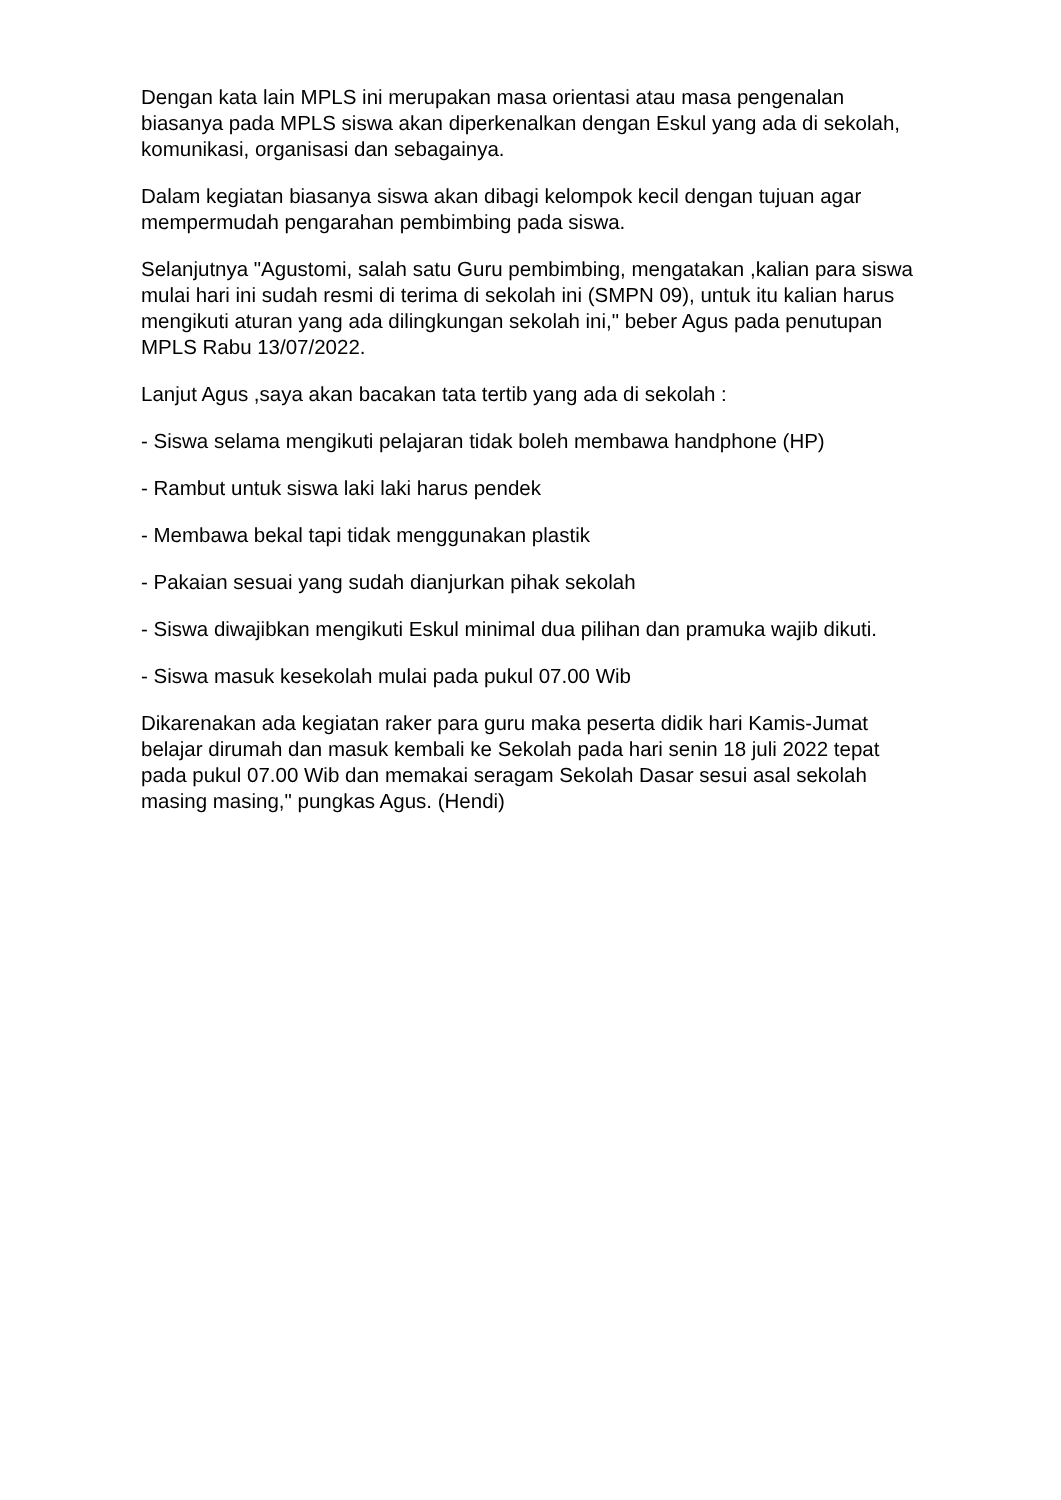Dengan kata lain MPLS ini merupakan masa orientasi atau masa pengenalan biasanya pada MPLS siswa akan diperkenalkan dengan Eskul yang ada di sekolah, komunikasi, organisasi dan sebagainya.
Dalam kegiatan biasanya siswa akan dibagi kelompok kecil dengan tujuan agar mempermudah pengarahan pembimbing pada siswa.
Selanjutnya "Agustomi, salah satu Guru pembimbing, mengatakan ,kalian para siswa mulai hari ini sudah resmi di terima di sekolah ini (SMPN 09), untuk itu kalian harus mengikuti aturan yang ada dilingkungan sekolah ini," beber Agus pada penutupan MPLS Rabu 13/07/2022.
Lanjut Agus ,saya akan bacakan tata tertib yang ada di sekolah :
- Siswa selama mengikuti pelajaran tidak boleh membawa handphone (HP)
- Rambut untuk siswa laki laki harus pendek
- Membawa bekal tapi tidak menggunakan plastik
- Pakaian sesuai yang sudah dianjurkan pihak sekolah
- Siswa diwajibkan mengikuti Eskul minimal dua pilihan dan pramuka wajib dikuti.
- Siswa masuk kesekolah mulai pada pukul 07.00 Wib
Dikarenakan ada kegiatan raker para guru maka peserta didik hari Kamis-Jumat belajar dirumah dan masuk kembali ke Sekolah pada hari senin 18 juli 2022 tepat pada pukul 07.00 Wib dan memakai seragam Sekolah Dasar sesui asal sekolah masing masing," pungkas Agus. (Hendi)